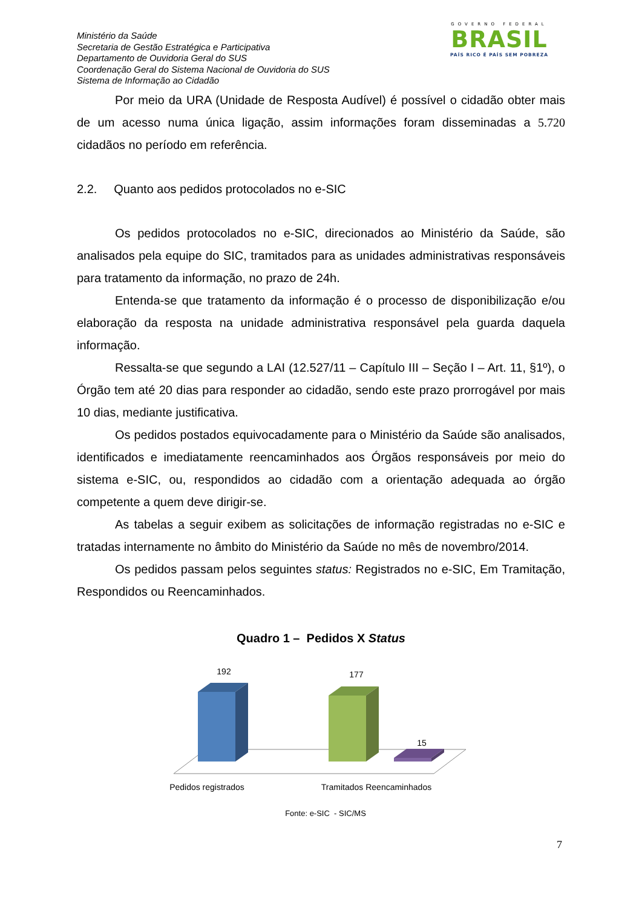Ministério da Saúde
Secretaria de Gestão Estratégica e Participativa
Departamento de Ouvidoria Geral do SUS
Coordenação Geral do Sistema Nacional de Ouvidoria do SUS
Sistema de Informação ao Cidadão
GOVERNO FEDERAL
BRASIL
PAÍS RICO É PAÍS SEM POBREZA
Por meio da URA (Unidade de Resposta Audível) é possível o cidadão obter mais de um acesso numa única ligação, assim informações foram disseminadas a 5.720 cidadãos no período em referência.
2.2. Quanto aos pedidos protocolados no e-SIC
Os pedidos protocolados no e-SIC, direcionados ao Ministério da Saúde, são analisados pela equipe do SIC, tramitados para as unidades administrativas responsáveis para tratamento da informação, no prazo de 24h.
Entenda-se que tratamento da informação é o processo de disponibilização e/ou elaboração da resposta na unidade administrativa responsável pela guarda daquela informação.
Ressalta-se que segundo a LAI (12.527/11 – Capítulo III – Seção I – Art. 11, §1º), o Órgão tem até 20 dias para responder ao cidadão, sendo este prazo prorrogável por mais 10 dias, mediante justificativa.
Os pedidos postados equivocadamente para o Ministério da Saúde são analisados, identificados e imediatamente reencaminhados aos Órgãos responsáveis por meio do sistema e-SIC, ou, respondidos ao cidadão com a orientação adequada ao órgão competente a quem deve dirigir-se.
As tabelas a seguir exibem as solicitações de informação registradas no e-SIC e tratadas internamente no âmbito do Ministério da Saúde no mês de novembro/2014.
Os pedidos passam pelos seguintes status: Registrados no e-SIC, Em Tramitação, Respondidos ou Reencaminhados.
Quadro 1 – Pedidos X Status
192
177
15
Pedidos registrados
Tramitados Reencaminhados
Fonte: e-SIC - SIC/MS
7